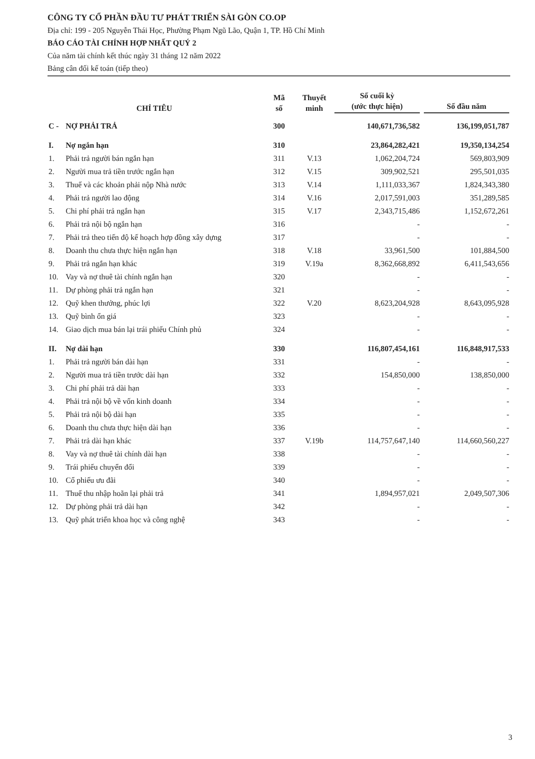CÔNG TY CỔ PHẦN ĐẦU TƯ PHÁT TRIỂN SÀI GÒN CO.OP
Địa chỉ: 199 - 205 Nguyễn Thái Học, Phường Phạm Ngũ Lão, Quận 1, TP. Hồ Chí Minh
BÁO CÁO TÀI CHÍNH HỢP NHẤT QUÝ 2
Của năm tài chính kết thúc ngày 31 tháng 12 năm 2022
Bảng cân đối kế toán (tiếp theo)
| CHỈ TIÊU | | Mã số | Thuyết minh | Số cuối kỳ (ước thực hiện) | Số đầu năm |
| --- | --- | --- | --- | --- | --- |
| C - | NỢ PHẢI TRẢ | 300 | | 140,671,736,582 | 136,199,051,787 |
| I. | Nợ ngắn hạn | 310 | | 23,864,282,421 | 19,350,134,254 |
| 1. | Phải trả người bán ngắn hạn | 311 | V.13 | 1,062,204,724 | 569,803,909 |
| 2. | Người mua trả tiền trước ngắn hạn | 312 | V.15 | 309,902,521 | 295,501,035 |
| 3. | Thuế và các khoản phải nộp Nhà nước | 313 | V.14 | 1,111,033,367 | 1,824,343,380 |
| 4. | Phải trả người lao động | 314 | V.16 | 2,017,591,003 | 351,289,585 |
| 5. | Chi phí phải trả ngắn hạn | 315 | V.17 | 2,343,715,486 | 1,152,672,261 |
| 6. | Phải trả nội bộ ngắn hạn | 316 | | - | - |
| 7. | Phải trả theo tiến độ kế hoạch hợp đồng xây dựng | 317 | | - | - |
| 8. | Doanh thu chưa thực hiện ngắn hạn | 318 | V.18 | 33,961,500 | 101,884,500 |
| 9. | Phải trả ngắn hạn khác | 319 | V.19a | 8,362,668,892 | 6,411,543,656 |
| 10. | Vay và nợ thuê tài chính ngắn hạn | 320 | | - | - |
| 11. | Dự phòng phải trả ngắn hạn | 321 | | - | - |
| 12. | Quỹ khen thưởng, phúc lợi | 322 | V.20 | 8,623,204,928 | 8,643,095,928 |
| 13. | Quỹ bình ổn giá | 323 | | - | - |
| 14. | Giao dịch mua bán lại trái phiếu Chính phủ | 324 | | - | - |
| II. | Nợ dài hạn | 330 | | 116,807,454,161 | 116,848,917,533 |
| 1. | Phải trả người bán dài hạn | 331 | | - | - |
| 2. | Người mua trả tiền trước dài hạn | 332 | | 154,850,000 | 138,850,000 |
| 3. | Chi phí phải trả dài hạn | 333 | | - | - |
| 4. | Phải trả nội bộ về vốn kinh doanh | 334 | | - | - |
| 5. | Phải trả nội bộ dài hạn | 335 | | - | - |
| 6. | Doanh thu chưa thực hiện dài hạn | 336 | | - | - |
| 7. | Phải trả dài hạn khác | 337 | V.19b | 114,757,647,140 | 114,660,560,227 |
| 8. | Vay và nợ thuê tài chính dài hạn | 338 | | - | - |
| 9. | Trái phiếu chuyển đổi | 339 | | - | - |
| 10. | Cổ phiếu ưu đãi | 340 | | - | - |
| 11. | Thuế thu nhập hoãn lại phải trả | 341 | | 1,894,957,021 | 2,049,507,306 |
| 12. | Dự phòng phải trả dài hạn | 342 | | - | - |
| 13. | Quỹ phát triển khoa học và công nghệ | 343 | | - | - |
3